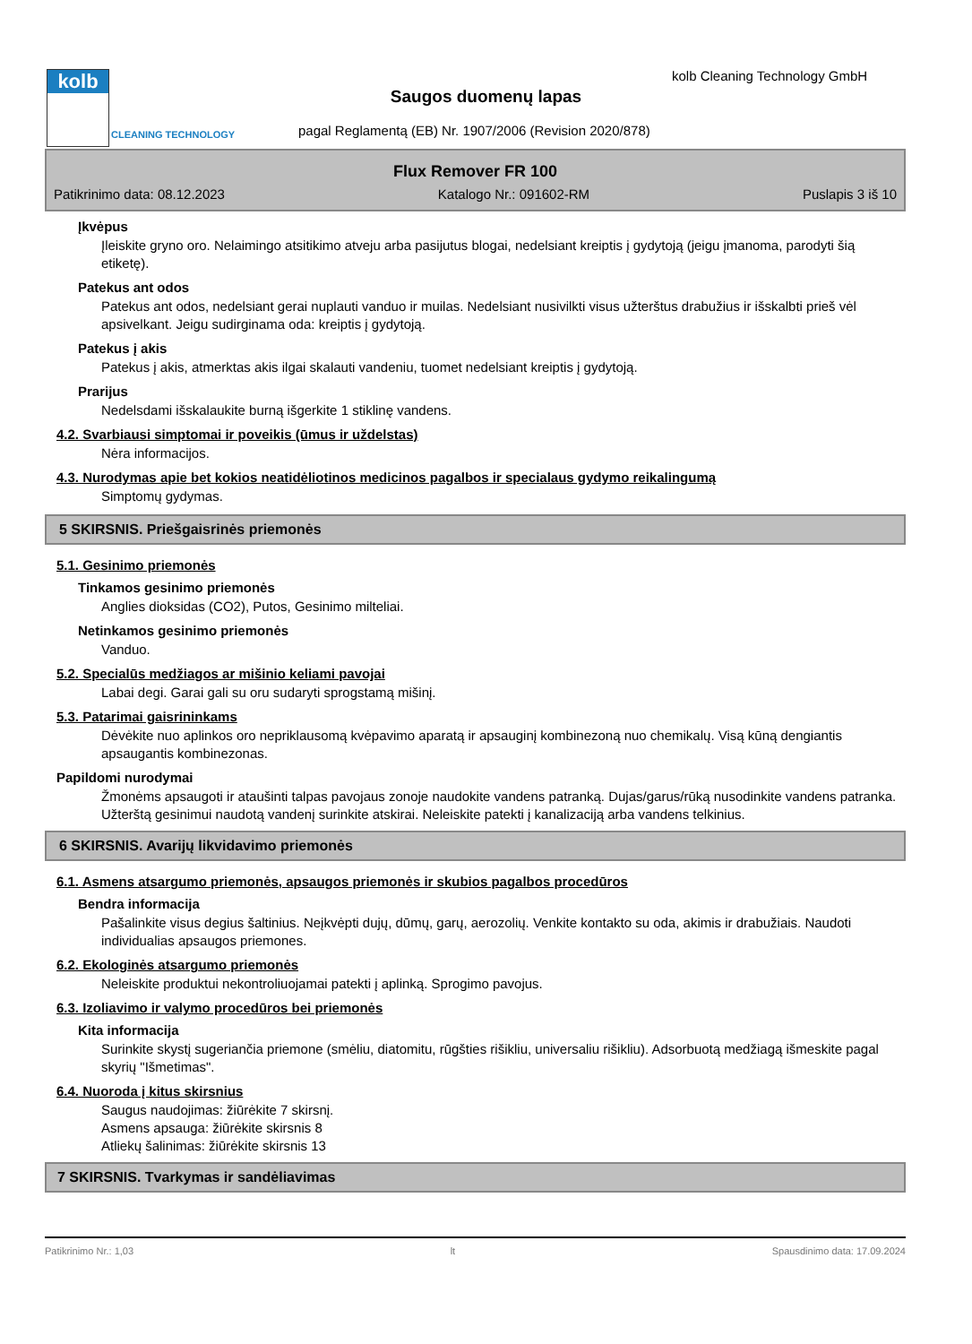kolb
CLEANING TECHNOLOGY
kolb Cleaning Technology GmbH
Saugos duomenų lapas
pagal Reglamentą (EB) Nr. 1907/2006 (Revision 2020/878)
Flux Remover FR 100
Patikrinimo data: 08.12.2023 Katalogo Nr.: 091602-RM Puslapis 3 iš 10
Įkvėpus
Įleiskite gryno oro. Nelaimingo atsitikimo atveju arba pasijutus blogai, nedelsiant kreiptis į gydytoją (jeigu įmanoma, parodyti šią etiketę).
Patekus ant odos
Patekus ant odos, nedelsiant gerai nuplauti vanduo ir muilas. Nedelsiant nusivilkti visus užterštus drabužius ir išskalbti prieš vėl apsivelkant. Jeigu sudirginama oda: kreiptis į gydytoją.
Patekus į akis
Patekus į akis, atmerktas akis ilgai skalauti vandeniu, tuomet nedelsiant kreiptis į gydytoją.
Prarijus
Nedelsdami išskalaukite burną išgerkite 1 stiklinę vandens.
4.2. Svarbiausi simptomai ir poveikis (ūmus ir uždelstas)
Nėra informacijos.
4.3. Nurodymas apie bet kokios neatidėliotinos medicinos pagalbos ir specialaus gydymo reikalingumą
Simptomų gydymas.
5 SKIRSNIS. Priešgaisrinės priemonės
5.1. Gesinimo priemonės
Tinkamos gesinimo priemonės
Anglies dioksidas (CO2), Putos, Gesinimo milteliai.
Netinkamos gesinimo priemonės
Vanduo.
5.2. Specialūs medžiagos ar mišinio keliami pavojai
Labai degi. Garai gali su oru sudaryti sprogstamą mišinį.
5.3. Patarimai gaisrininkams
Dėvėkite nuo aplinkos oro nepriklausomą kvėpavimo aparatą ir apsauginį kombinezoną nuo chemikalų. Visą kūną dengiantis apsaugantis kombinezonas.
Papildomi nurodymai
Žmonėms apsaugoti ir ataušinti talpas pavojaus zonoje naudokite vandens patranką. Dujas/garus/rūką nusodinkite vandens patranka. Užterštą gesinimui naudotą vandenį surinkite atskirai. Neleiskite patekti į kanalizaciją arba vandens telkinius.
6 SKIRSNIS. Avarijų likvidavimo priemonės
6.1. Asmens atsargumo priemonės, apsaugos priemonės ir skubios pagalbos procedūros
Bendra informacija
Pašalinkite visus degius šaltinius. Neįkvėpti dujų, dūmų, garų, aerozolių. Venkite kontakto su oda, akimis ir drabužiais. Naudoti individualias apsaugos priemones.
6.2. Ekologinės atsargumo priemonės
Neleiskite produktui nekontroliuojamai patekti į aplinką. Sprogimo pavojus.
6.3. Izoliavimo ir valymo procedūros bei priemonės
Kita informacija
Surinkite skystį sugeriančia priemone (smėliu, diatomitu, rūgšties rišikliu, universaliu rišikliu). Adsorbuotą medžiagą išmeskite pagal skyrių "Išmetimas".
6.4. Nuoroda į kitus skirsnius
Saugus naudojimas: žiūrėkite 7 skirsnį.
Asmens apsauga: žiūrėkite skirsnis 8
Atliekų šalinimas: žiūrėkite skirsnis 13
7 SKIRSNIS. Tvarkymas ir sandėliavimas
Patikrinimo Nr.: 1,03 lt Spausdinimo data: 17.09.2024